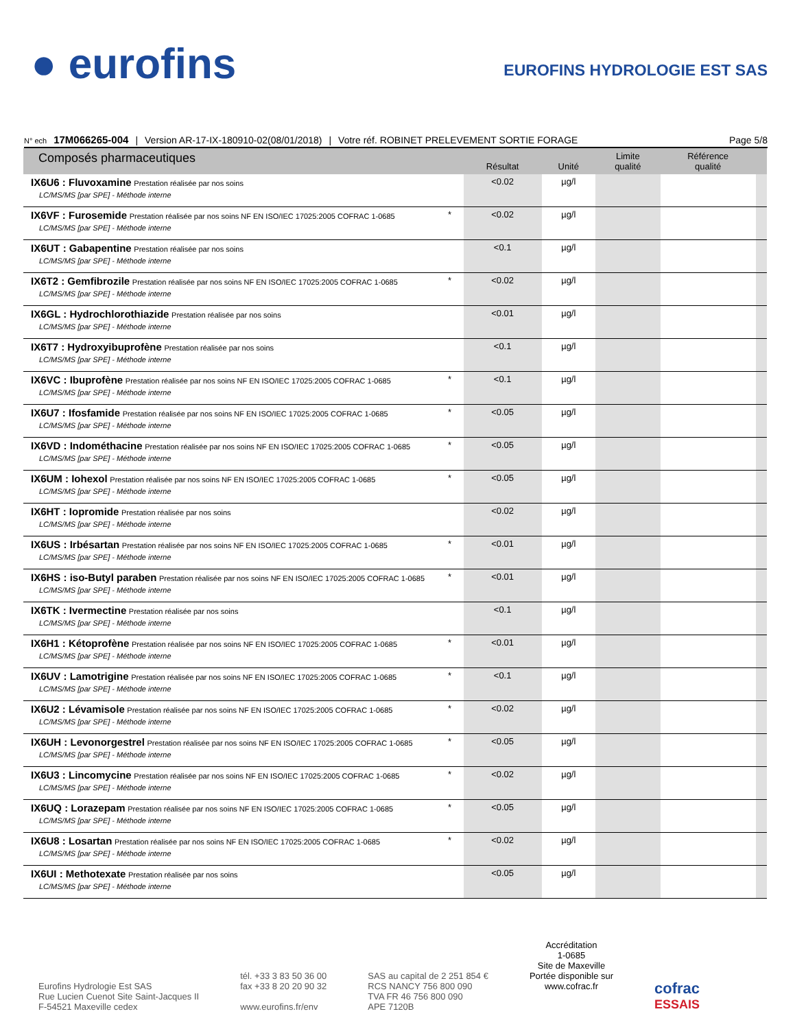● eurofins
EUROFINS HYDROLOGIE EST SAS
N° ech 17M066265-004 | Version AR-17-IX-180910-02(08/01/2018) | Votre réf. ROBINET PRELEVEMENT SORTIE FORAGE Page 5/8
| Composés pharmaceutiques | | Résultat | Unité | Limite qualité | Référence qualité | |
| --- | --- | --- | --- | --- | --- | --- |
| IX6U6 : Fluvoxamine Prestation réalisée par nos soins LC/MS/MS [par SPE] - Méthode interne | | <0.02 | µg/l | | | |
| IX6VF : Furosemide Prestation réalisée par nos soins NF EN ISO/IEC 17025:2005 COFRAC 1-0685 LC/MS/MS [par SPE] - Méthode interne | * | <0.02 | µg/l | | | |
| IX6UT : Gabapentine Prestation réalisée par nos soins LC/MS/MS [par SPE] - Méthode interne | | <0.1 | µg/l | | | |
| IX6T2 : Gemfibrozile Prestation réalisée par nos soins NF EN ISO/IEC 17025:2005 COFRAC 1-0685 LC/MS/MS [par SPE] - Méthode interne | * | <0.02 | µg/l | | | |
| IX6GL : Hydrochlorothiazide Prestation réalisée par nos soins LC/MS/MS [par SPE] - Méthode interne | | <0.01 | µg/l | | | |
| IX6T7 : Hydroxyibuprofène Prestation réalisée par nos soins LC/MS/MS [par SPE] - Méthode interne | | <0.1 | µg/l | | | |
| IX6VC : Ibuprofène Prestation réalisée par nos soins NF EN ISO/IEC 17025:2005 COFRAC 1-0685 LC/MS/MS [par SPE] - Méthode interne | * | <0.1 | µg/l | | | |
| IX6U7 : Ifosfamide Prestation réalisée par nos soins NF EN ISO/IEC 17025:2005 COFRAC 1-0685 LC/MS/MS [par SPE] - Méthode interne | * | <0.05 | µg/l | | | |
| IX6VD : Indométhacine Prestation réalisée par nos soins NF EN ISO/IEC 17025:2005 COFRAC 1-0685 LC/MS/MS [par SPE] - Méthode interne | * | <0.05 | µg/l | | | |
| IX6UM : Iohexol Prestation réalisée par nos soins NF EN ISO/IEC 17025:2005 COFRAC 1-0685 LC/MS/MS [par SPE] - Méthode interne | * | <0.05 | µg/l | | | |
| IX6HT : Iopromide Prestation réalisée par nos soins LC/MS/MS [par SPE] - Méthode interne | | <0.02 | µg/l | | | |
| IX6US : Irbésartan Prestation réalisée par nos soins NF EN ISO/IEC 17025:2005 COFRAC 1-0685 LC/MS/MS [par SPE] - Méthode interne | * | <0.01 | µg/l | | | |
| IX6HS : iso-Butyl paraben Prestation réalisée par nos soins NF EN ISO/IEC 17025:2005 COFRAC 1-0685 LC/MS/MS [par SPE] - Méthode interne | * | <0.01 | µg/l | | | |
| IX6TK : Ivermectine Prestation réalisée par nos soins LC/MS/MS [par SPE] - Méthode interne | | <0.1 | µg/l | | | |
| IX6H1 : Kétoprofène Prestation réalisée par nos soins NF EN ISO/IEC 17025:2005 COFRAC 1-0685 LC/MS/MS [par SPE] - Méthode interne | * | <0.01 | µg/l | | | |
| IX6UV : Lamotrigine Prestation réalisée par nos soins NF EN ISO/IEC 17025:2005 COFRAC 1-0685 LC/MS/MS [par SPE] - Méthode interne | * | <0.1 | µg/l | | | |
| IX6U2 : Lévamisole Prestation réalisée par nos soins NF EN ISO/IEC 17025:2005 COFRAC 1-0685 LC/MS/MS [par SPE] - Méthode interne | * | <0.02 | µg/l | | | |
| IX6UH : Levonorgestrel Prestation réalisée par nos soins NF EN ISO/IEC 17025:2005 COFRAC 1-0685 LC/MS/MS [par SPE] - Méthode interne | * | <0.05 | µg/l | | | |
| IX6U3 : Lincomycine Prestation réalisée par nos soins NF EN ISO/IEC 17025:2005 COFRAC 1-0685 LC/MS/MS [par SPE] - Méthode interne | * | <0.02 | µg/l | | | |
| IX6UQ : Lorazepam Prestation réalisée par nos soins NF EN ISO/IEC 17025:2005 COFRAC 1-0685 LC/MS/MS [par SPE] - Méthode interne | * | <0.05 | µg/l | | | |
| IX6U8 : Losartan Prestation réalisée par nos soins NF EN ISO/IEC 17025:2005 COFRAC 1-0685 LC/MS/MS [par SPE] - Méthode interne | * | <0.02 | µg/l | | | |
| IX6UI : Methotexate Prestation réalisée par nos soins LC/MS/MS [par SPE] - Méthode interne | | <0.05 | µg/l | | | |
Eurofins Hydrologie Est SAS
Rue Lucien Cuenot Site Saint-Jacques II
F-54521 Maxeville cedex
tél. +33 3 83 50 36 00
fax +33 8 20 20 90 32
www.eurofins.fr/env
SAS au capital de 2 251 854 €
RCS NANCY 756 800 090
TVA FR 46 756 800 090
APE 7120B
Accréditation
1-0685
Site de Maxeville
Portée disponible sur
www.cofrac.fr
cofrac
ESSAIS